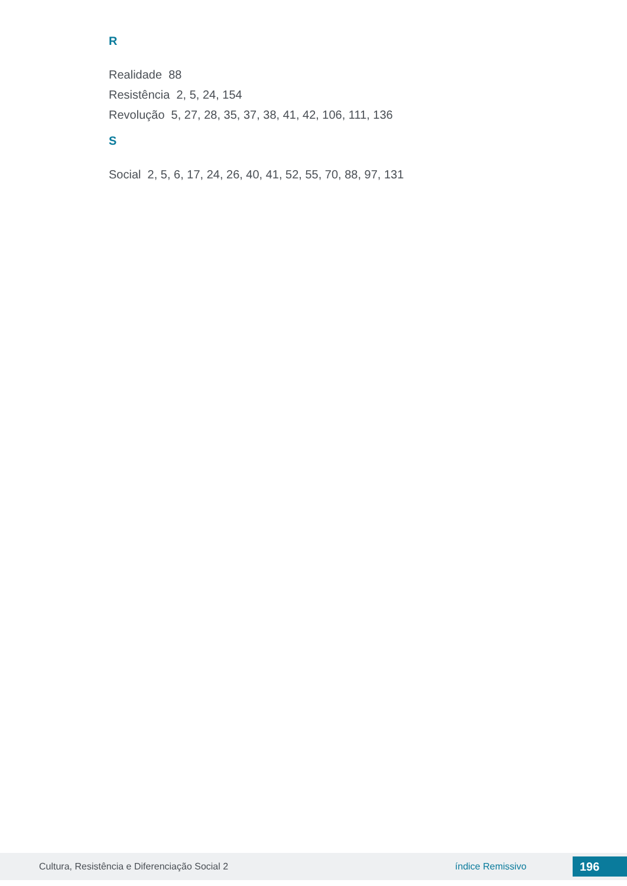R
Realidade 88
Resistência 2, 5, 24, 154
Revolução 5, 27, 28, 35, 37, 38, 41, 42, 106, 111, 136
S
Social 2, 5, 6, 17, 24, 26, 40, 41, 52, 55, 70, 88, 97, 131
Cultura, Resistência e Diferenciação Social 2 índice Remissivo 196